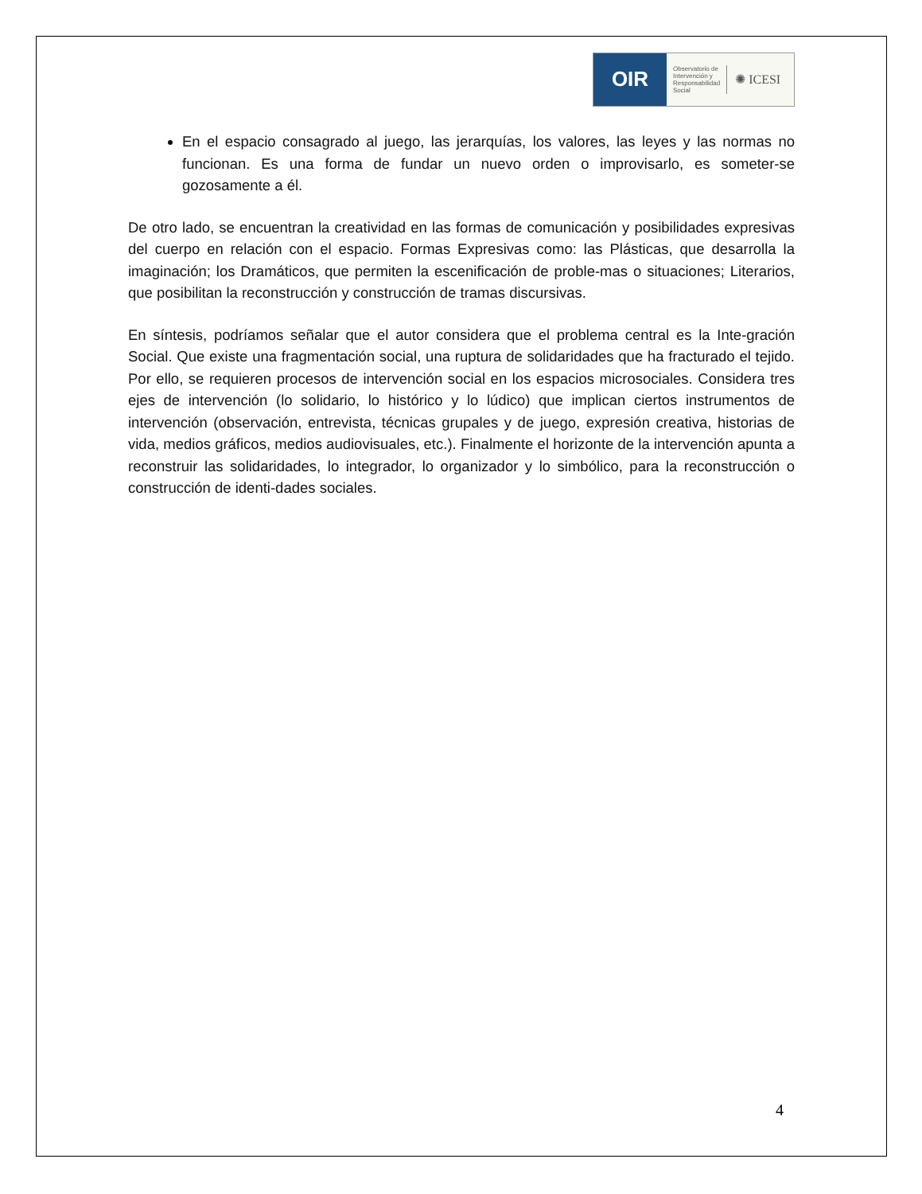OIR
Observatorio de
Intervención y
Responsabilidad
Social
✺ ICESI
En el espacio consagrado al juego, las jerarquías, los valores, las leyes y las normas no funcionan. Es una forma de fundar un nuevo orden o improvisarlo, es someter-se gozosamente a él.
De otro lado, se encuentran la creatividad en las formas de comunicación y posibilidades expresivas del cuerpo en relación con el espacio. Formas Expresivas como: las Plásticas, que desarrolla la imaginación; los Dramáticos, que permiten la escenificación de proble-mas o situaciones; Literarios, que posibilitan la reconstrucción y construcción de tramas discursivas.
En síntesis, podríamos señalar que el autor considera que el problema central es la Inte-gración Social. Que existe una fragmentación social, una ruptura de solidaridades que ha fracturado el tejido. Por ello, se requieren procesos de intervención social en los espacios microsociales. Considera tres ejes de intervención (lo solidario, lo histórico y lo lúdico) que implican ciertos instrumentos de intervención (observación, entrevista, técnicas grupales y de juego, expresión creativa, historias de vida, medios gráficos, medios audiovisuales, etc.). Finalmente el horizonte de la intervención apunta a reconstruir las solidaridades, lo integrador, lo organizador y lo simbólico, para la reconstrucción o construcción de identi-dades sociales.
4